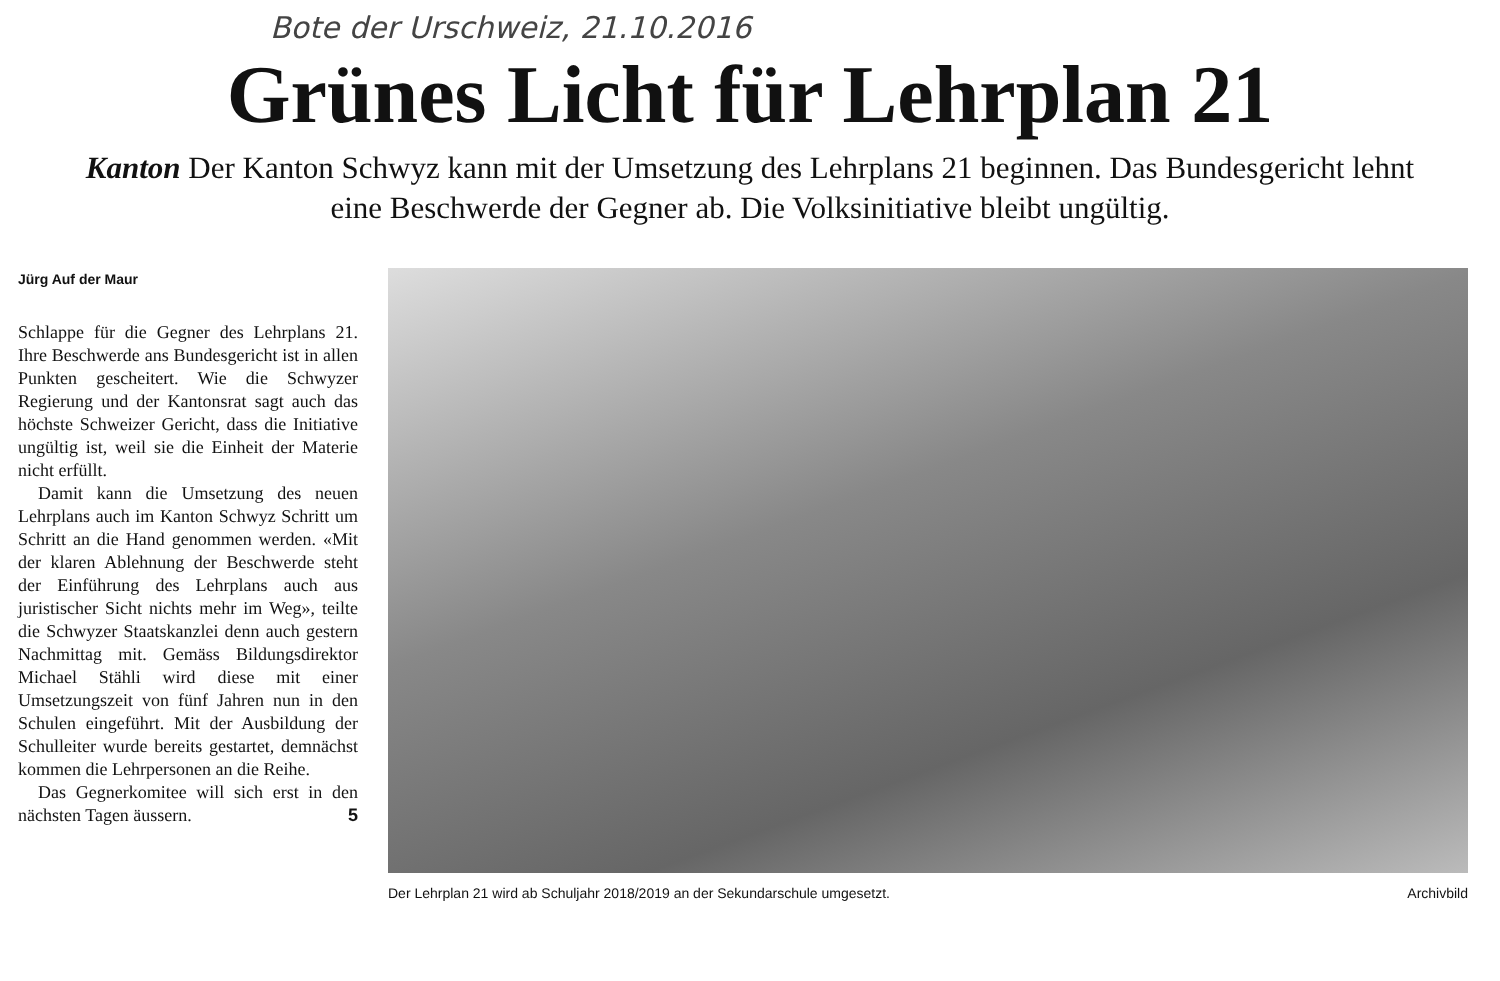Bote der Urschweiz, 21.10.2016
Grünes Licht für Lehrplan 21
Kanton Der Kanton Schwyz kann mit der Umsetzung des Lehrplans 21 beginnen. Das Bundesgericht lehnt eine Beschwerde der Gegner ab. Die Volksinitiative bleibt ungültig.
Jürg Auf der Maur
Schlappe für die Gegner des Lehrplans 21. Ihre Beschwerde ans Bundesgericht ist in allen Punkten gescheitert. Wie die Schwyzer Regierung und der Kantonsrat sagt auch das höchste Schweizer Gericht, dass die Initiative ungültig ist, weil sie die Einheit der Materie nicht erfüllt.
Damit kann die Umsetzung des neuen Lehrplans auch im Kanton Schwyz Schritt um Schritt an die Hand genommen werden. «Mit der klaren Ablehnung der Beschwerde steht der Einführung des Lehrplans auch aus juristischer Sicht nichts mehr im Weg», teilte die Schwyzer Staatskanzlei denn auch gestern Nachmittag mit. Gemäss Bildungsdirektor Michael Stähli wird diese mit einer Umsetzungszeit von fünf Jahren nun in den Schulen eingeführt. Mit der Ausbildung der Schulleiter wurde bereits gestartet, demnächst kommen die Lehrpersonen an die Reihe.
Das Gegnerkomitee will sich erst in den nächsten Tagen äussern. 5
Der Lehrplan 21 wird ab Schuljahr 2018/2019 an der Sekundarschule umgesetzt. Archivbild